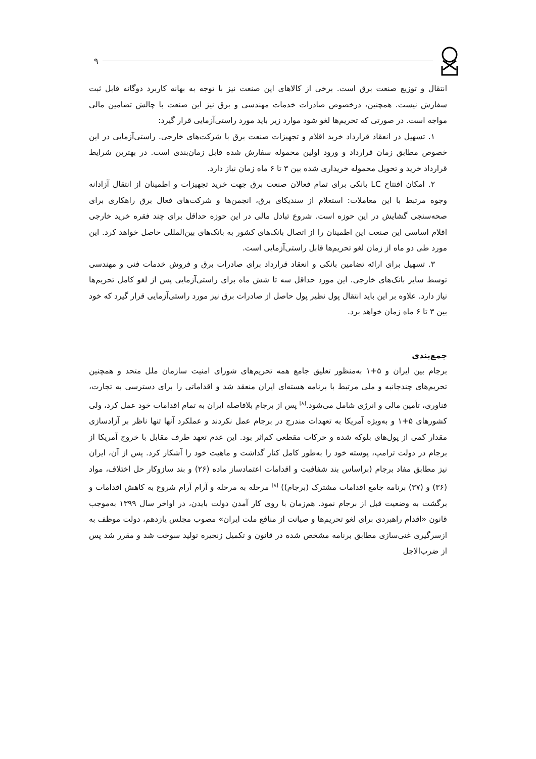۹
انتقال و توزیع صنعت برق است. برخی از کالاهای این صنعت نیز با توجه به بهانه کاربرد دوگانه قابل ثبت سفارش نیست. همچنین، درخصوص صادرات خدمات مهندسی و برق نیز این صنعت با چالش تضامین مالی مواجه است. در صورتی که تحریم‌ها لغو شود موارد زیر باید مورد راستی‌آزمایی قرار گیرد:
۱. تسهیل در انعقاد قرارداد خرید اقلام و تجهیزات صنعت برق با شرکت‌های خارجی. راستی‌آزمایی در این خصوص مطابق زمان قرارداد و ورود اولین محموله سفارش شده قابل زمان‌بندی است. در بهترین شرایط قرارداد خرید و تحویل محموله خریداری شده بین ۳ تا ۶ ماه زمان نیاز دارد.
۲. امکان افتتاح LC بانکی برای تمام فعالان صنعت برق جهت خرید تجهیزات و اطمینان از انتقال آزادانه وجوه مرتبط با این معاملات: استعلام از سندیکای برق، انجمن‌ها و شرکت‌های فعال برق راهکاری برای صحه‌سنجی گشایش در این حوزه است. شروع تبادل مالی در این حوزه حداقل برای چند فقره خرید خارجی اقلام اساسی این صنعت این اطمینان را از اتصال بانک‌های کشور به بانک‌های بین‌المللی حاصل خواهد کرد. این مورد طی دو ماه از زمان لغو تحریم‌ها قابل راستی‌آزمایی است.
۳. تسهیل برای ارائه تضامین بانکی و انعقاد قرارداد برای صادرات برق و فروش خدمات فنی و مهندسی توسط سایر بانک‌های خارجی. این مورد حداقل سه تا شش ماه برای راستی‌آزمایی پس از لغو کامل تحریم‌ها نیاز دارد. علاوه بر این باید انتقال پول نظیر پول حاصل از صادرات برق نیز مورد راستی‌آزمایی قرار گیرد که خود بین ۳ تا ۶ ماه زمان خواهد برد.
جمع‌بندی
برجام بین ایران و ۵+۱ به‌منظور تعلیق جامع همه تحریم‌های شورای امنیت سازمان ملل متحد و همچنین تحریم‌های چندجانبه و ملی مرتبط با برنامه هسته‌ای ایران منعقد شد و اقداماتی را برای دسترسی به تجارت، فناوری، تأمین مالی و انرژی شامل می‌شود.<sup>[۸]</sup> پس از برجام بلافاصله ایران به تمام اقدامات خود عمل کرد، ولی کشورهای ۵+۱ و به‌ویژه آمریکا به تعهدات مندرج در برجام عمل نکردند و عملکرد آنها تنها ناظر بر آزادسازی مقدار کمی از پول‌های بلوکه شده و حرکات مقطعی کم‌اثر بود. این عدم تعهد طرف مقابل با خروج آمریکا از برجام در دولت ترامپ، پوسته خود را به‌طور کامل کنار گذاشت و ماهیت خود را آشکار کرد. پس از آن، ایران نیز مطابق مفاد برجام (براساس بند شفافیت و اقدامات اعتمادساز ماده (۲۶) و بند سازوکار حل اختلاف، مواد (۳۶) و (۳۷) برنامه جامع اقدامات مشترک (برجام)) <sup>[۸]</sup> مرحله به مرحله و آرام آرام شروع به کاهش اقدامات و برگشت به وضعیت قبل از برجام نمود. هم‌زمان با روی کار آمدن دولت بایدن، در اواخر سال ۱۳۹۹ به‌موجب قانون «اقدام راهبردی برای لغو تحریم‌ها و صیانت از منافع ملت ایران» مصوب مجلس یازدهم، دولت موظف به ازسرگیری غنی‌سازی مطابق برنامه مشخص شده در قانون و تکمیل زنجیره تولید سوخت شد و مقرر شد پس از ضرب‌الاجل